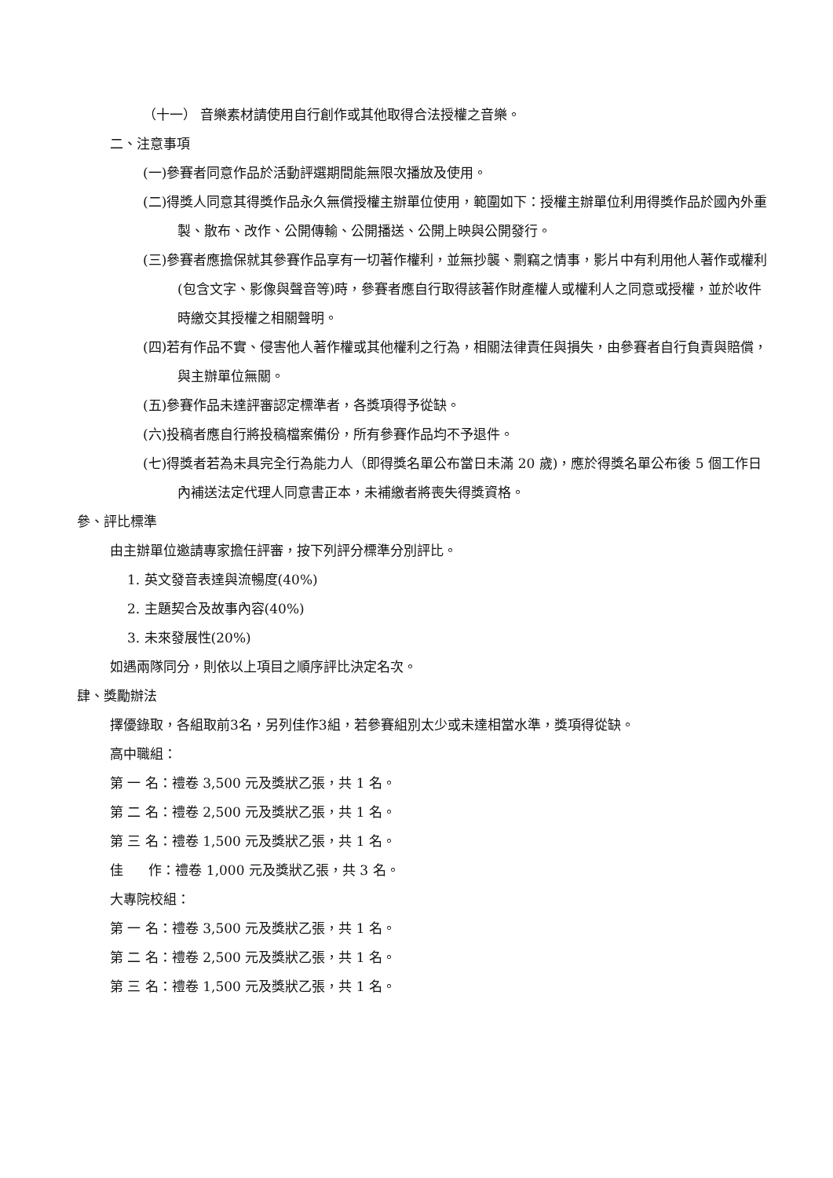（十一） 音樂素材請使用自行創作或其他取得合法授權之音樂。
二、注意事項
(一)參賽者同意作品於活動評選期間能無限次播放及使用。
(二)得獎人同意其得獎作品永久無償授權主辦單位使用，範圍如下：授權主辦單位利用得獎作品於國內外重製、散布、改作、公開傳輸、公開播送、公開上映與公開發行。
(三)參賽者應擔保就其參賽作品享有一切著作權利，並無抄襲、剽竊之情事，影片中有利用他人著作或權利(包含文字、影像與聲音等)時，參賽者應自行取得該著作財產權人或權利人之同意或授權，並於收件時繳交其授權之相關聲明。
(四)若有作品不實、侵害他人著作權或其他權利之行為，相關法律責任與損失，由參賽者自行負責與賠償，與主辦單位無關。
(五)參賽作品未達評審認定標準者，各獎項得予從缺。
(六)投稿者應自行將投稿檔案備份，所有參賽作品均不予退件。
(七)得獎者若為未具完全行為能力人（即得獎名單公布當日未滿 20 歲)，應於得獎名單公布後 5 個工作日內補送法定代理人同意書正本，未補繳者將喪失得獎資格。
參、評比標準
由主辦單位邀請專家擔任評審，按下列評分標準分別評比。
1. 英文發音表達與流暢度(40%)
2. 主題契合及故事內容(40%)
3. 未來發展性(20%)
如遇兩隊同分，則依以上項目之順序評比決定名次。
肆、獎勵辦法
擇優錄取，各組取前3名，另列佳作3組，若參賽組別太少或未達相當水準，獎項得從缺。
高中職組：
第 一 名：禮卷 3,500 元及獎狀乙張，共 1 名。
第 二 名：禮卷 2,500 元及獎狀乙張，共 1 名。
第 三 名：禮卷 1,500 元及獎狀乙張，共 1 名。
佳 作：禮卷 1,000 元及獎狀乙張，共 3 名。
大專院校組：
第 一 名：禮卷 3,500 元及獎狀乙張，共 1 名。
第 二 名：禮卷 2,500 元及獎狀乙張，共 1 名。
第 三 名：禮卷 1,500 元及獎狀乙張，共 1 名。